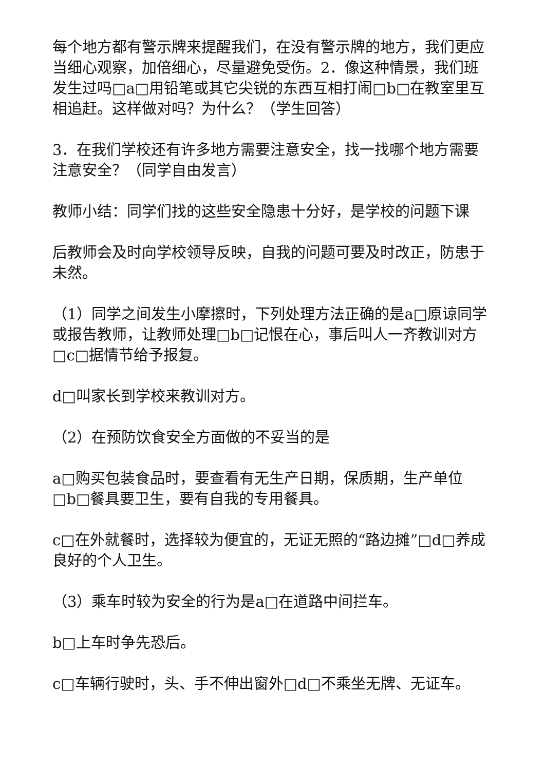每个地方都有警示牌来提醒我们，在没有警示牌的地方，我们更应当细心观察，加倍细心，尽量避免受伤。2．像这种情景，我们班发生过吗□a□用铅笔或其它尖锐的东西互相打闹□b□在教室里互相追赶。这样做对吗？为什么？（学生回答）
3．在我们学校还有许多地方需要注意安全，找一找哪个地方需要注意安全？（同学自由发言）
教师小结：同学们找的这些安全隐患十分好，是学校的问题下课
后教师会及时向学校领导反映，自我的问题可要及时改正，防患于未然。
（1）同学之间发生小摩擦时，下列处理方法正确的是a□原谅同学或报告教师，让教师处理□b□记恨在心，事后叫人一齐教训对方□c□据情节给予报复。
d□叫家长到学校来教训对方。
（2）在预防饮食安全方面做的不妥当的是
a□购买包装食品时，要查看有无生产日期，保质期，生产单位□b□餐具要卫生，要有自我的专用餐具。
c□在外就餐时，选择较为便宜的，无证无照的“路边摊”□d□养成良好的个人卫生。
（3）乘车时较为安全的行为是a□在道路中间拦车。
b□上车时争先恐后。
c□车辆行驶时，头、手不伸出窗外□d□不乘坐无牌、无证车。